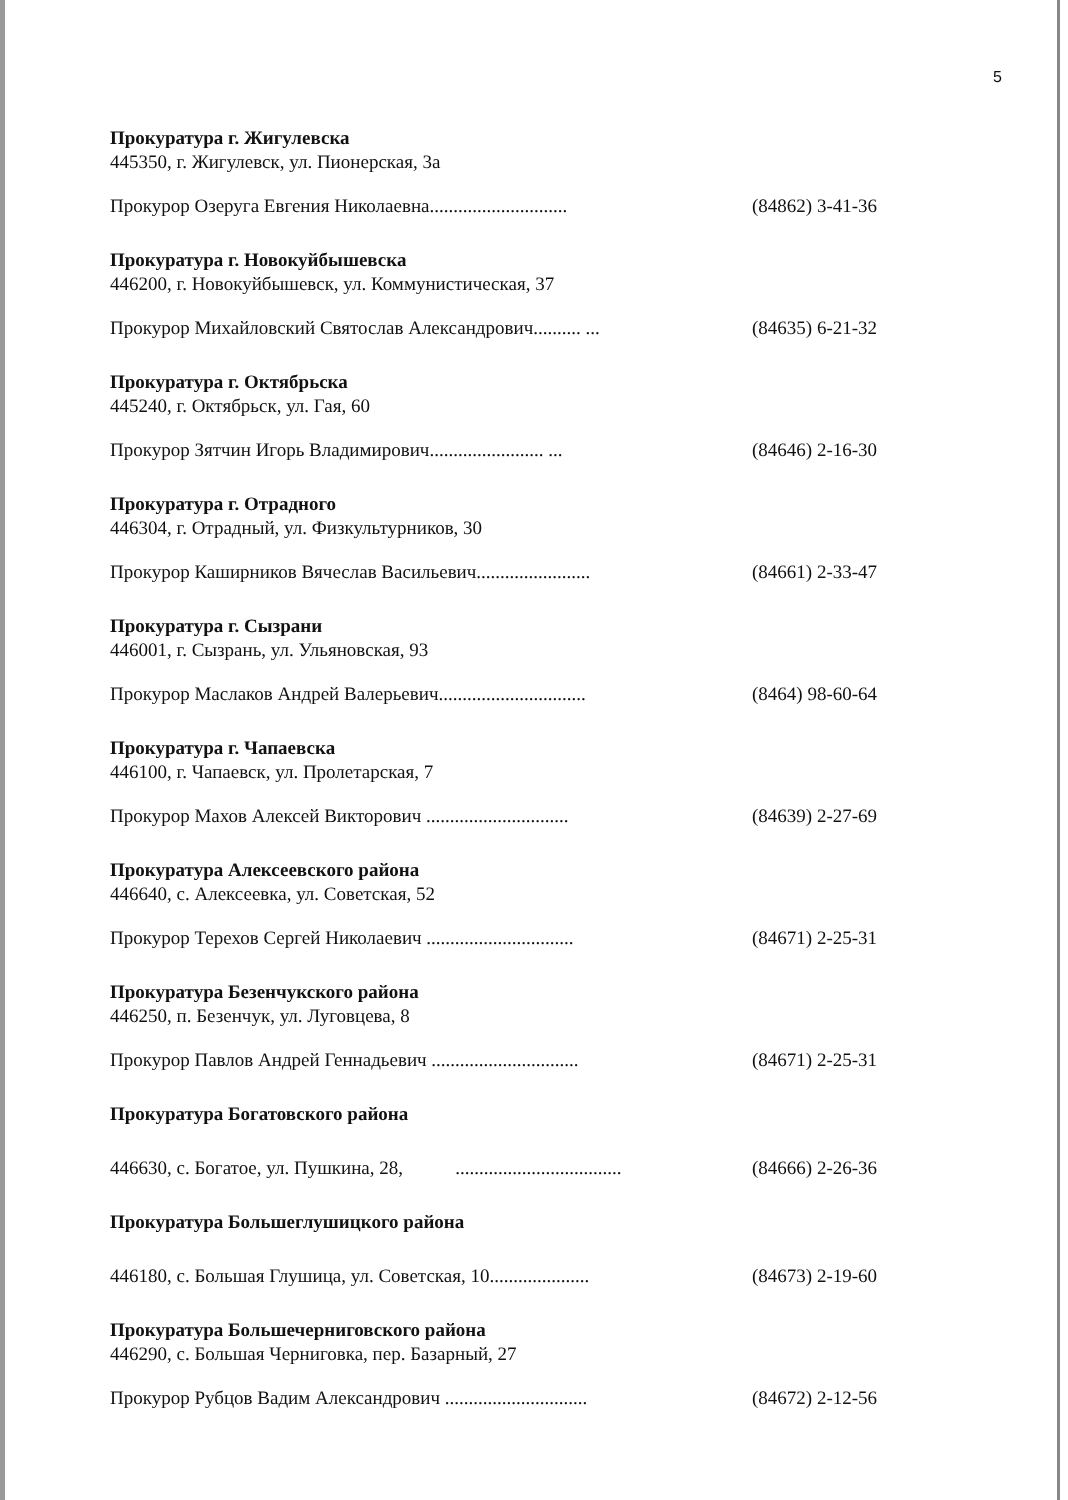5
Прокуратура г. Жигулевска
445350, г. Жигулевск, ул. Пионерская, 3а
Прокурор Озеруга Евгения Николаевна............................. (84862) 3-41-36
Прокуратура г. Новокуйбышевска
446200, г. Новокуйбышевск, ул. Коммунистическая, 37
Прокурор Михайловский Святослав Александрович.......... ... (84635) 6-21-32
Прокуратура г. Октябрьска
445240, г. Октябрьск, ул. Гая, 60
Прокурор Зятчин Игорь Владимирович........................ ... (84646) 2-16-30
Прокуратура г. Отрадного
446304, г. Отрадный, ул. Физкультурников, 30
Прокурор Каширников Вячеслав Васильевич........................ (84661) 2-33-47
Прокуратура г. Сызрани
446001, г. Сызрань, ул. Ульяновская, 93
Прокурор Маслаков Андрей Валерьевич............................... (8464) 98-60-64
Прокуратура г. Чапаевска
446100, г. Чапаевск, ул. Пролетарская, 7
Прокурор Махов Алексей Викторович .............................. (84639) 2-27-69
Прокуратура Алексеевского района
446640, с. Алексеевка, ул. Советская, 52
Прокурор Терехов Сергей Николаевич ............................... (84671) 2-25-31
Прокуратура Безенчукского района
446250, п. Безенчук, ул. Луговцева, 8
Прокурор Павлов Андрей Геннадьевич ............................... (84671) 2-25-31
Прокуратура Богатовского района
446630, с. Богатое, ул. Пушкина, 28, ................................... (84666) 2-26-36
Прокуратура Большеглушицкого района
446180, с. Большая Глушица, ул. Советская, 10..................... (84673) 2-19-60
Прокуратура Большечерниговского района
446290, с. Большая Черниговка, пер. Базарный, 27
Прокурор Рубцов Вадим Александрович .............................. (84672) 2-12-56